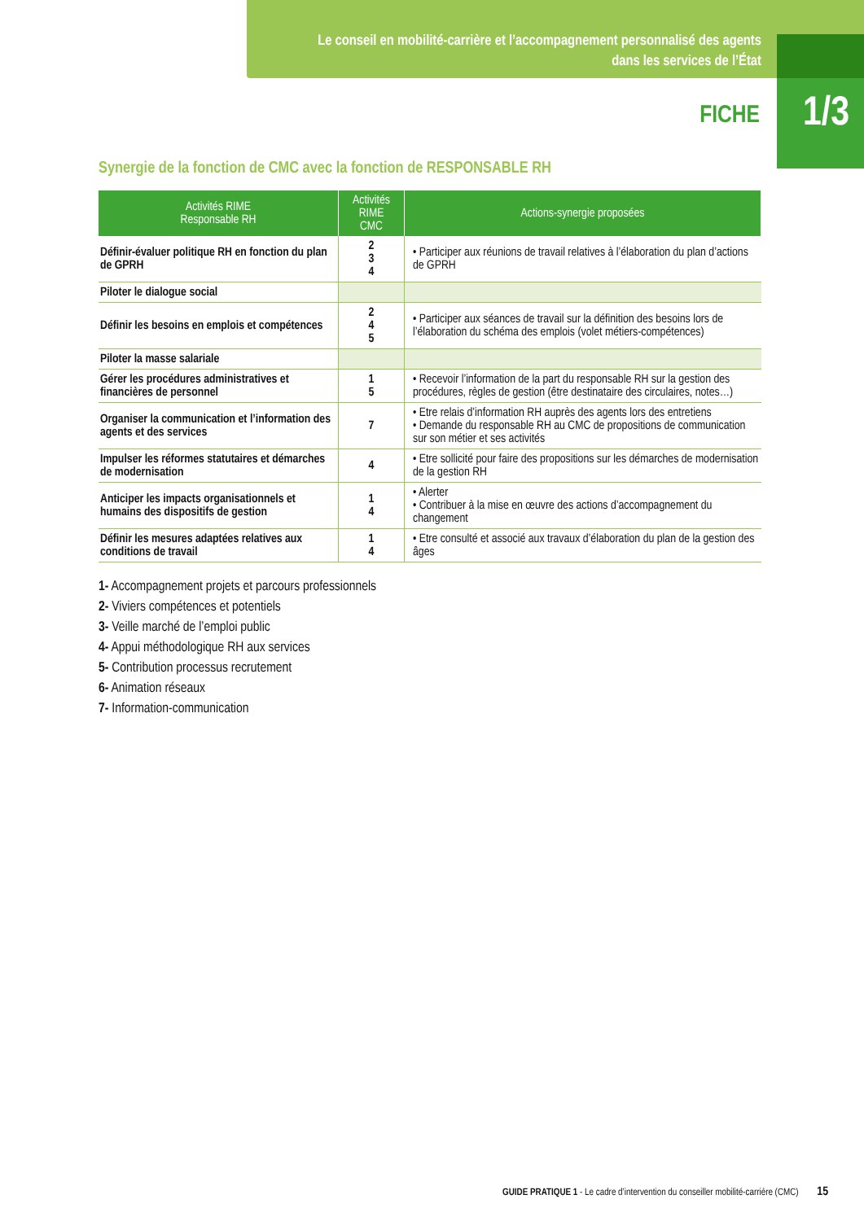Le conseil en mobilité-carrière et l’accompagnement personnalisé des agents dans les services de l’État
FICHE
1/3
Synergie de la fonction de CMC avec la fonction de RESPONSABLE RH
| Activités RIME Responsable RH | Activités RIME CMC | Actions-synergie proposées |
| --- | --- | --- |
| Définir-évaluer politique RH en fonction du plan de GPRH | 2 3 4 | • Participer aux réunions de travail relatives à l’élaboration du plan d’actions de GPRH |
| Piloter le dialogue social | | |
| Définir les besoins en emplois et compétences | 2 4 5 | • Participer aux séances de travail sur la définition des besoins lors de l’élaboration du schéma des emplois (volet métiers-compétences) |
| Piloter la masse salariale | | |
| Gérer les procédures administratives et financières de personnel | 1 5 | • Recevoir l’information de la part du responsable RH sur la gestion des procédures, règles de gestion (être destinataire des circulaires, notes…) |
| Organiser la communication et l’information des agents et des services | 7 | • Etre relais d’information RH auprès des agents lors des entretiens • Demande du responsable RH au CMC de propositions de communication sur son métier et ses activités |
| Impulser les réformes statutaires et démarches de modernisation | 4 | • Etre sollicité pour faire des propositions sur les démarches de modernisation de la gestion RH |
| Anticiper les impacts organisationnels et humains des dispositifs de gestion | 1 4 | • Alerter • Contribuer à la mise en œuvre des actions d’accompagnement du changement |
| Définir les mesures adaptées relatives aux conditions de travail | 1 4 | • Etre consulté et associé aux travaux d’élaboration du plan de la gestion des âges |
1- Accompagnement projets et parcours professionnels
2- Viviers compétences et potentiels
3- Veille marché de l’emploi public
4- Appui méthodologique RH aux services
5- Contribution processus recrutement
6- Animation réseaux
7- Information-communication
GUIDE PRATIQUE 1 - Le cadre d’intervention du conseiller mobilité-carrière (CMC) 15